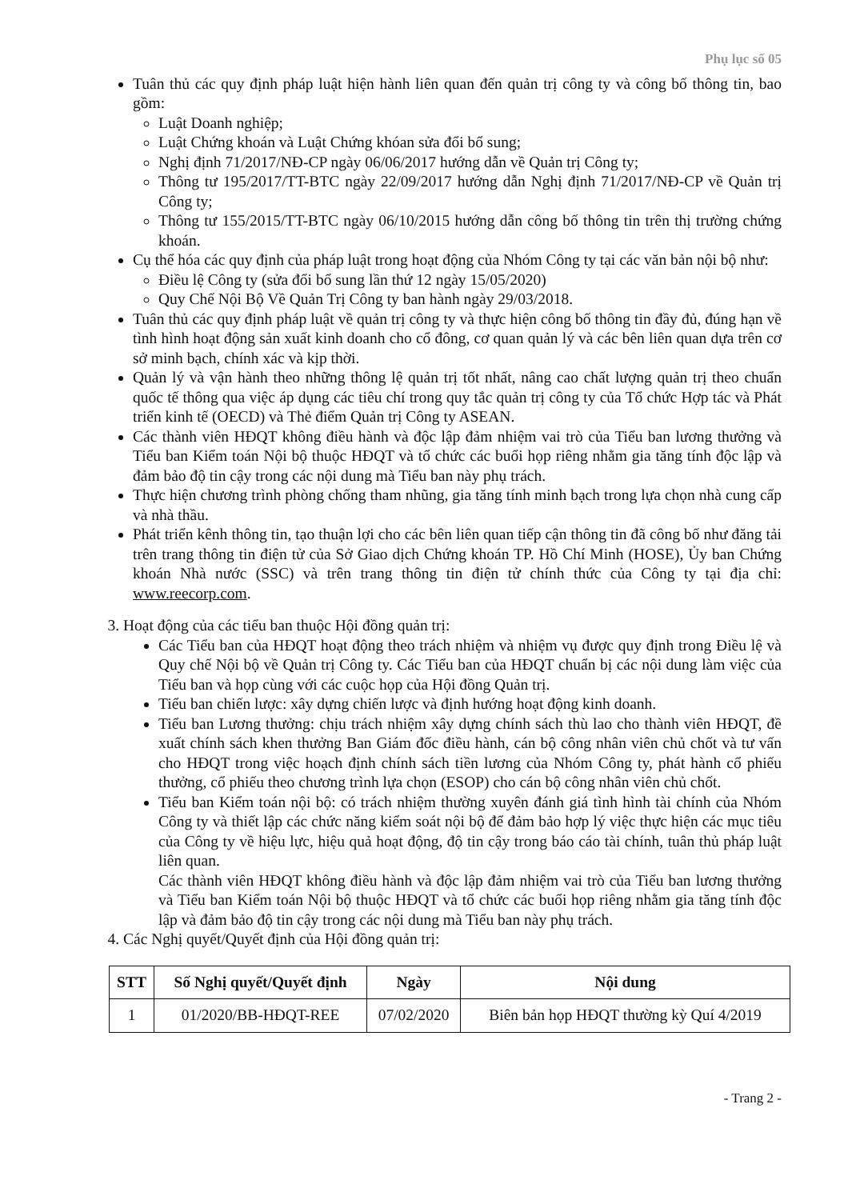Phụ lục số 05
Tuân thủ các quy định pháp luật hiện hành liên quan đến quản trị công ty và công bố thông tin, bao gồm:
Luật Doanh nghiệp;
Luật Chứng khoán và Luật Chứng khóan sửa đổi bổ sung;
Nghị định 71/2017/NĐ-CP ngày 06/06/2017 hướng dẫn về Quản trị Công ty;
Thông tư 195/2017/TT-BTC ngày 22/09/2017 hướng dẫn Nghị định 71/2017/NĐ-CP về Quản trị Công ty;
Thông tư 155/2015/TT-BTC ngày 06/10/2015 hướng dẫn công bố thông tin trên thị trường chứng khoán.
Cụ thể hóa các quy định của pháp luật trong hoạt động của Nhóm Công ty tại các văn bản nội bộ như:
Điều lệ Công ty (sửa đổi bổ sung lần thứ 12 ngày 15/05/2020)
Quy Chế Nội Bộ Về Quản Trị Công ty ban hành ngày 29/03/2018.
Tuân thủ các quy định pháp luật về quản trị công ty và thực hiện công bố thông tin đầy đủ, đúng hạn về tình hình hoạt động sản xuất kinh doanh cho cổ đông, cơ quan quản lý và các bên liên quan dựa trên cơ sở minh bạch, chính xác và kịp thời.
Quản lý và vận hành theo những thông lệ quản trị tốt nhất, nâng cao chất lượng quản trị theo chuẩn quốc tế thông qua việc áp dụng các tiêu chí trong quy tắc quản trị công ty của Tổ chức Hợp tác và Phát triển kinh tế (OECD) và Thẻ điểm Quản trị Công ty ASEAN.
Các thành viên HĐQT không điều hành và độc lập đảm nhiệm vai trò của Tiểu ban lương thưởng và Tiểu ban Kiểm toán Nội bộ thuộc HĐQT và tổ chức các buổi họp riêng nhằm gia tăng tính độc lập và đảm bảo độ tin cậy trong các nội dung mà Tiểu ban này phụ trách.
Thực hiện chương trình phòng chống tham nhũng, gia tăng tính minh bạch trong lựa chọn nhà cung cấp và nhà thầu.
Phát triển kênh thông tin, tạo thuận lợi cho các bên liên quan tiếp cận thông tin đã công bố như đăng tải trên trang thông tin điện tử của Sở Giao dịch Chứng khoán TP. Hồ Chí Minh (HOSE), Ủy ban Chứng khoán Nhà nước (SSC) và trên trang thông tin điện tử chính thức của Công ty tại địa chỉ: www.reecorp.com.
3. Hoạt động của các tiểu ban thuộc Hội đồng quản trị:
Các Tiểu ban của HĐQT hoạt động theo trách nhiệm và nhiệm vụ được quy định trong Điều lệ và Quy chế Nội bộ về Quản trị Công ty. Các Tiểu ban của HĐQT chuẩn bị các nội dung làm việc của Tiểu ban và họp cùng với các cuộc họp của Hội đồng Quản trị.
Tiểu ban chiến lược: xây dựng chiến lược và định hướng hoạt động kinh doanh.
Tiểu ban Lương thưởng: chịu trách nhiệm xây dựng chính sách thù lao cho thành viên HĐQT, đề xuất chính sách khen thưởng Ban Giám đốc điều hành, cán bộ công nhân viên chủ chốt và tư vấn cho HĐQT trong việc hoạch định chính sách tiền lương của Nhóm Công ty, phát hành cổ phiếu thưởng, cổ phiếu theo chương trình lựa chọn (ESOP) cho cán bộ công nhân viên chủ chốt.
Tiểu ban Kiểm toán nội bộ: có trách nhiệm thường xuyên đánh giá tình hình tài chính của Nhóm Công ty và thiết lập các chức năng kiểm soát nội bộ để đảm bảo hợp lý việc thực hiện các mục tiêu của Công ty về hiệu lực, hiệu quả hoạt động, độ tin cậy trong báo cáo tài chính, tuân thủ pháp luật liên quan.
Các thành viên HĐQT không điều hành và độc lập đảm nhiệm vai trò của Tiểu ban lương thưởng và Tiểu ban Kiểm toán Nội bộ thuộc HĐQT và tổ chức các buổi họp riêng nhằm gia tăng tính độc lập và đảm bảo độ tin cậy trong các nội dung mà Tiểu ban này phụ trách.
4. Các Nghị quyết/Quyết định của Hội đồng quản trị:
| STT | Số Nghị quyết/Quyết định | Ngày | Nội dung |
| --- | --- | --- | --- |
| 1 | 01/2020/BB-HĐQT-REE | 07/02/2020 | Biên bản họp HĐQT thường kỳ Quí 4/2019 |
- Trang 2 -